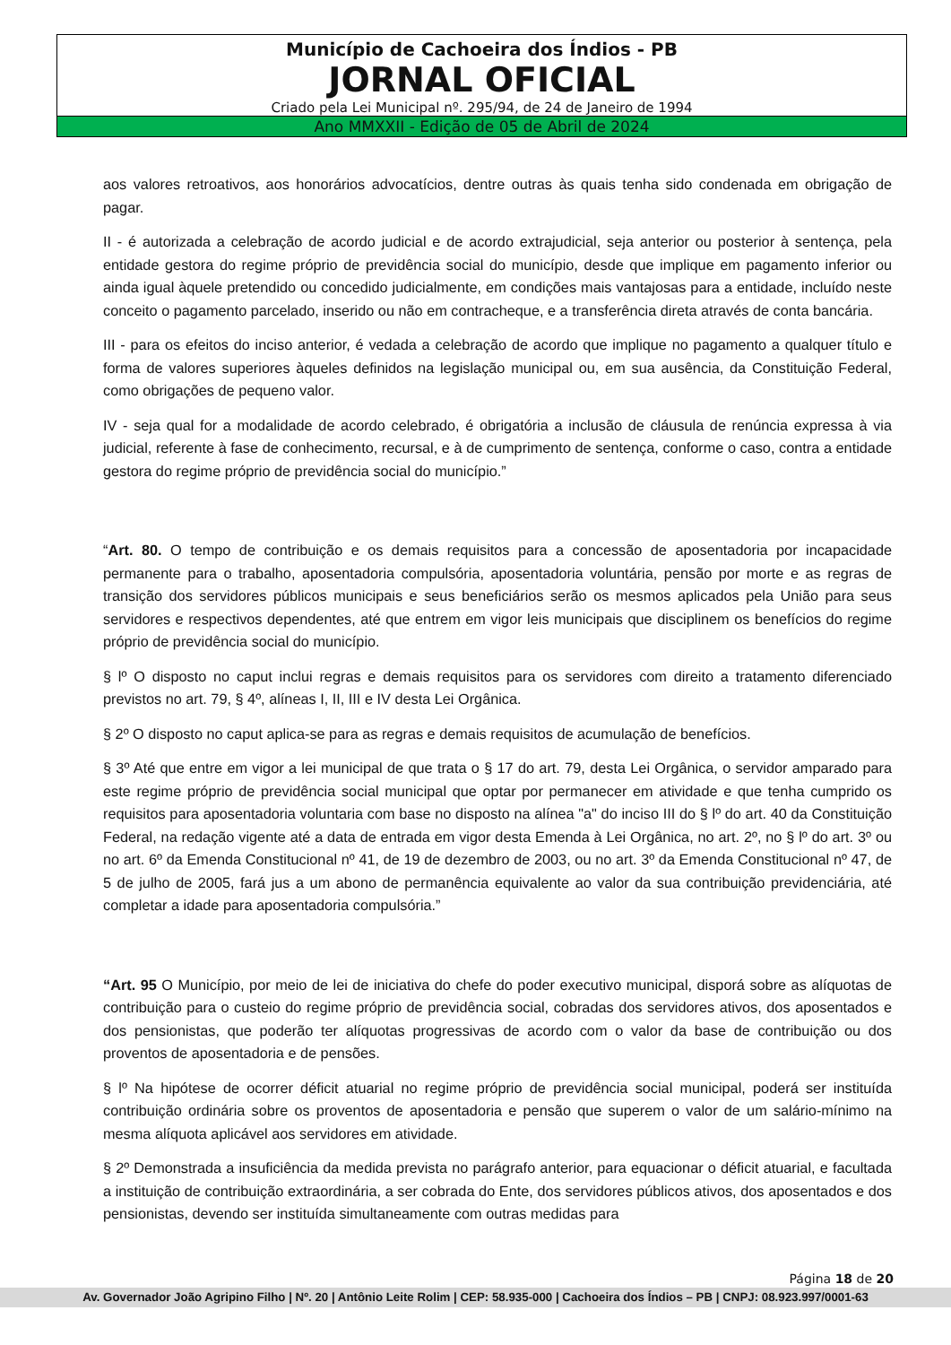Município de Cachoeira dos Índios - PB
JORNAL OFICIAL
Criado pela Lei Municipal nº. 295/94, de 24 de Janeiro de 1994
Ano MMXXII - Edição de 05 de Abril de 2024
aos valores retroativos, aos honorários advocatícios, dentre outras às quais tenha sido condenada em obrigação de pagar.
II - é autorizada a celebração de acordo judicial e de acordo extrajudicial, seja anterior ou posterior à sentença, pela entidade gestora do regime próprio de previdência social do município, desde que implique em pagamento inferior ou ainda igual àquele pretendido ou concedido judicialmente, em condições mais vantajosas para a entidade, incluído neste conceito o pagamento parcelado, inserido ou não em contracheque, e a transferência direta através de conta bancária.
III - para os efeitos do inciso anterior, é vedada a celebração de acordo que implique no pagamento a qualquer título e forma de valores superiores àqueles definidos na legislação municipal ou, em sua ausência, da Constituição Federal, como obrigações de pequeno valor.
IV - seja qual for a modalidade de acordo celebrado, é obrigatória a inclusão de cláusula de renúncia expressa à via judicial, referente à fase de conhecimento, recursal, e à de cumprimento de sentença, conforme o caso, contra a entidade gestora do regime próprio de previdência social do município.”
“Art. 80. O tempo de contribuição e os demais requisitos para a concessão de aposentadoria por incapacidade permanente para o trabalho, aposentadoria compulsória, aposentadoria voluntária, pensão por morte e as regras de transição dos servidores públicos municipais e seus beneficiários serão os mesmos aplicados pela União para seus servidores e respectivos dependentes, até que entrem em vigor leis municipais que disciplinem os benefícios do regime próprio de previdência social do município.
§ lº O disposto no caput inclui regras e demais requisitos para os servidores com direito a tratamento diferenciado previstos no art. 79, § 4º, alíneas I, II, III e IV desta Lei Orgânica.
§ 2º O disposto no caput aplica-se para as regras e demais requisitos de acumulação de benefícios.
§ 3º Até que entre em vigor a lei municipal de que trata o § 17 do art. 79, desta Lei Orgânica, o servidor amparado para este regime próprio de previdência social municipal que optar por permanecer em atividade e que tenha cumprido os requisitos para aposentadoria voluntaria com base no disposto na alínea "a" do inciso III do § lº do art. 40 da Constituição Federal, na redação vigente até a data de entrada em vigor desta Emenda à Lei Orgânica, no art. 2º, no § lº do art. 3º ou no art. 6º da Emenda Constitucional nº 41, de 19 de dezembro de 2003, ou no art. 3º da Emenda Constitucional nº 47, de 5 de julho de 2005, fará jus a um abono de permanência equivalente ao valor da sua contribuição previdenciária, até completar a idade para aposentadoria compulsória.”
“Art. 95 O Município, por meio de lei de iniciativa do chefe do poder executivo municipal, disporá sobre as alíquotas de contribuição para o custeio do regime próprio de previdência social, cobradas dos servidores ativos, dos aposentados e dos pensionistas, que poderão ter alíquotas progressivas de acordo com o valor da base de contribuição ou dos proventos de aposentadoria e de pensões.
§ lº Na hipótese de ocorrer déficit atuarial no regime próprio de previdência social municipal, poderá ser instituída contribuição ordinária sobre os proventos de aposentadoria e pensão que superem o valor de um salário-mínimo na mesma alíquota aplicável aos servidores em atividade.
§ 2º Demonstrada a insuficiência da medida prevista no parágrafo anterior, para equacionar o déficit atuarial, e facultada a instituição de contribuição extraordinária, a ser cobrada do Ente, dos servidores públicos ativos, dos aposentados e dos pensionistas, devendo ser instituída simultaneamente com outras medidas para
Página 18 de 20
Av. Governador João Agripino Filho | Nº. 20 | Antônio Leite Rolim | CEP: 58.935-000 | Cachoeira dos Índios – PB | CNPJ: 08.923.997/0001-63